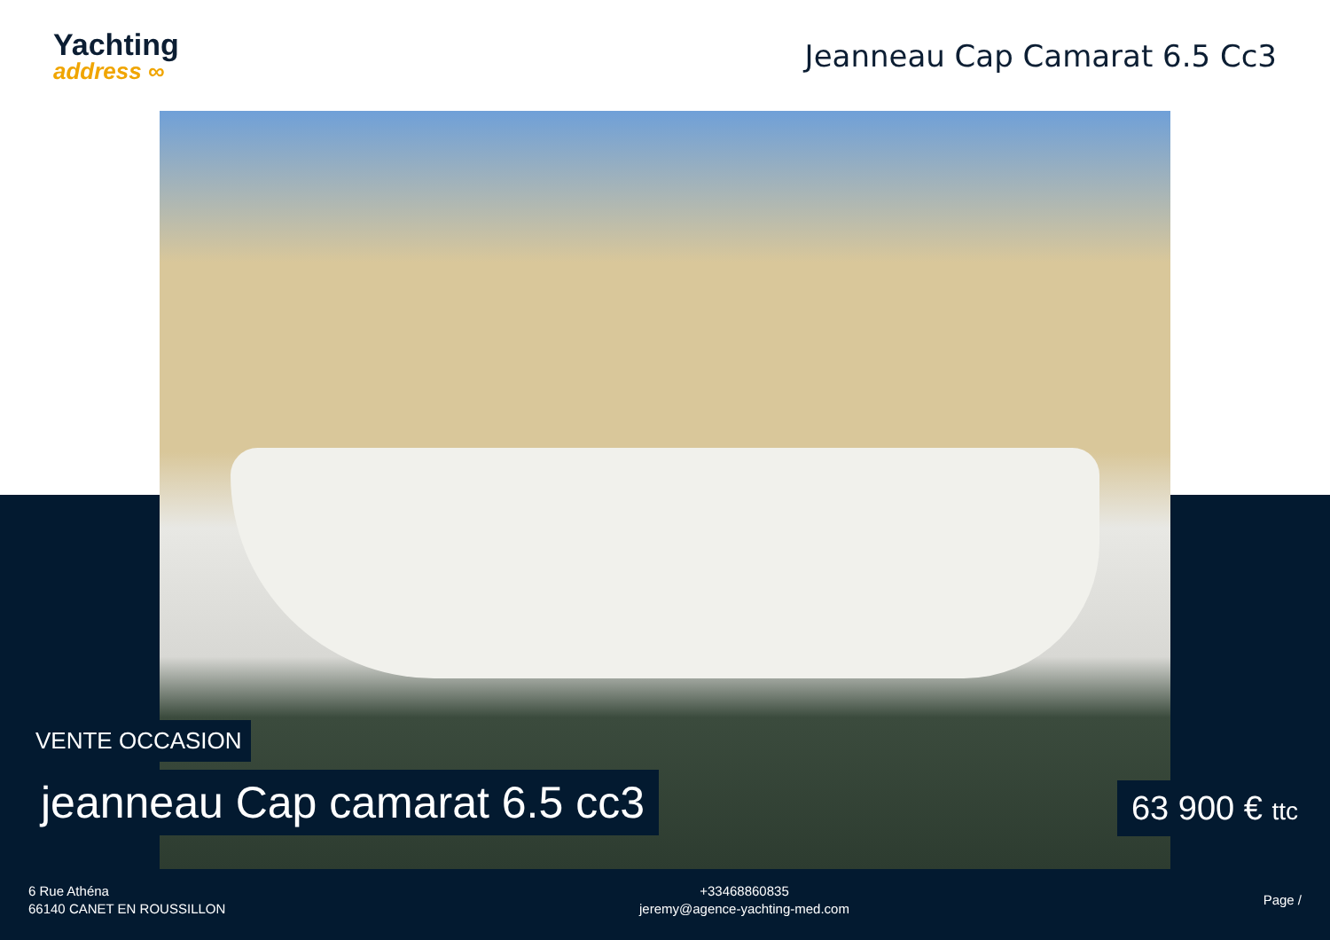Yachting
address ∞
Jeanneau Cap Camarat 6.5 Cc3
VENTE OCCASION
jeanneau Cap camarat 6.5 cc3 63 900 € ttc
6 Rue Athéna
66140 CANET EN ROUSSILLON
+33468860835
jeremy@agence-yachting-med.com
Page /